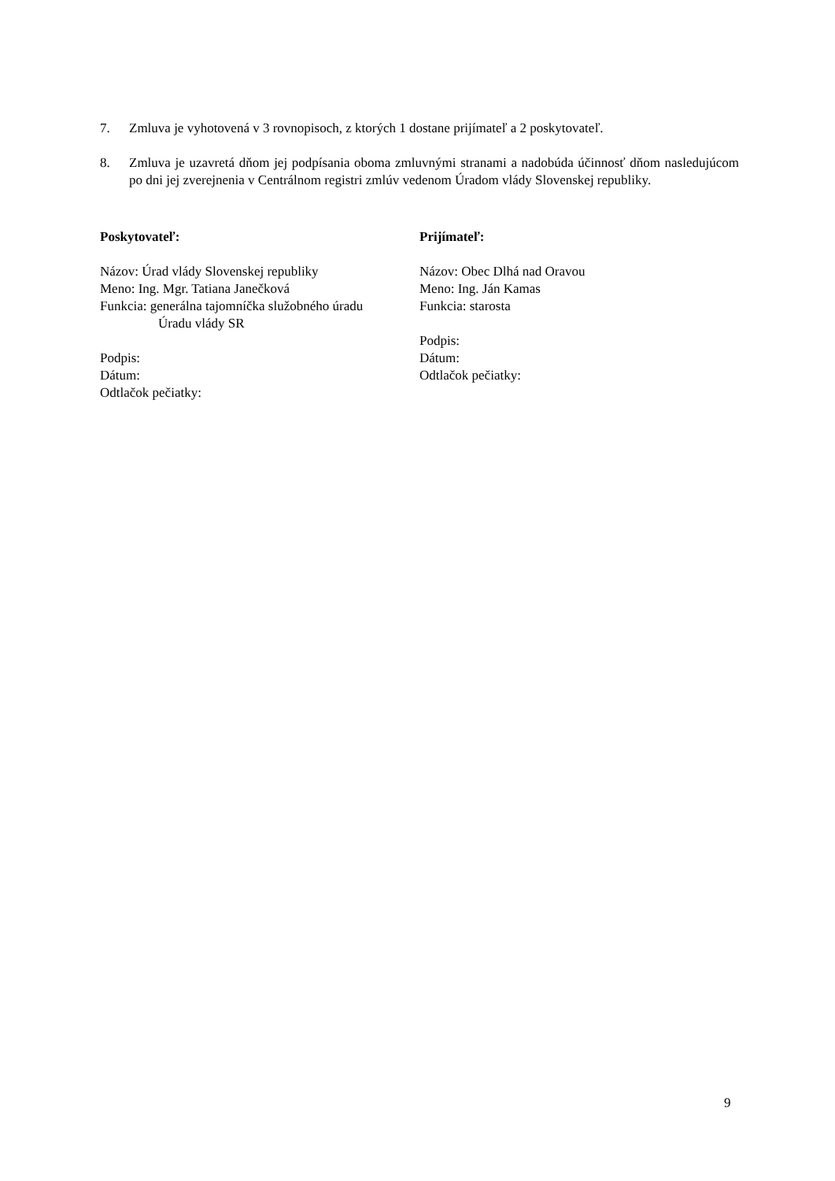7. Zmluva je vyhotovená v 3 rovnopisoch, z ktorých 1 dostane prijímateľ a 2 poskytovateľ.
8. Zmluva je uzavretá dňom jej podpísania oboma zmluvnými stranami a nadobúda účinnosť dňom nasledujúcom po dni jej zverejnenia v Centrálnom registri zmlúv vedenom Úradom vlády Slovenskej republiky.
Poskytovateľ:
Názov: Úrad vlády Slovenskej republiky
Meno: Ing. Mgr. Tatiana Janečková
Funkcia: generálna tajomníčka služobného úradu
Úradu vlády SR
Podpis:
Dátum:
Odtlačok pečiatky:
Prijímateľ:
Názov: Obec Dlhá nad Oravou
Meno: Ing. Ján Kamas
Funkcia: starosta
Podpis:
Dátum:
Odtlačok pečiatky:
9